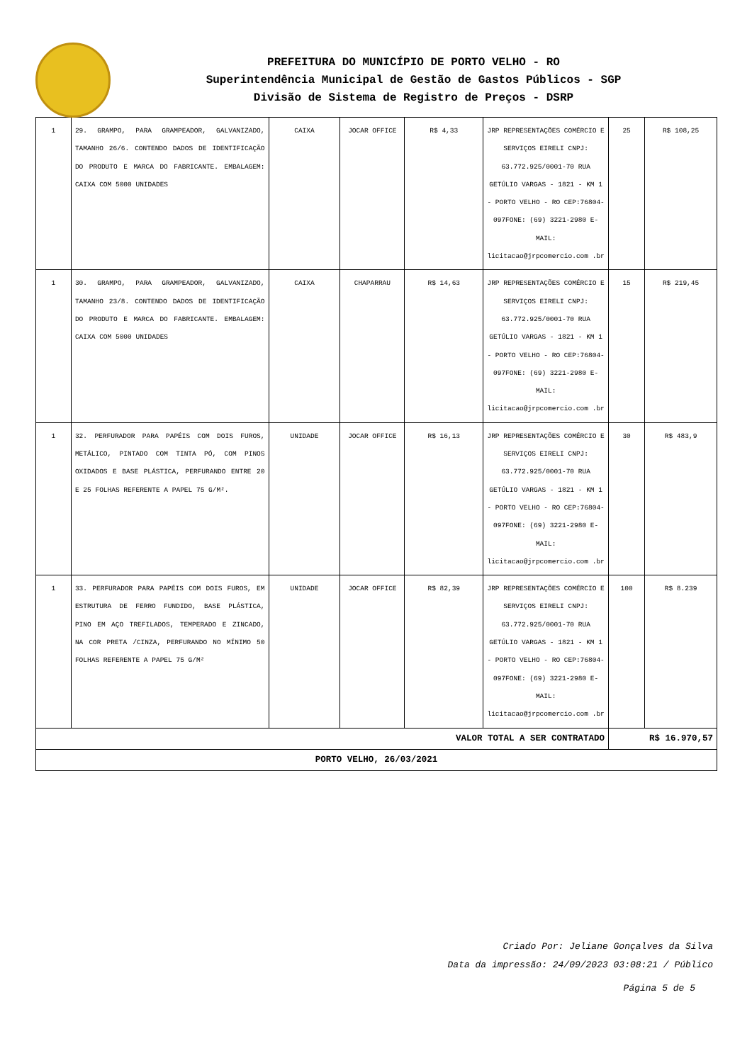PREFEITURA DO MUNICÍPIO DE PORTO VELHO - RO
Superintendência Municipal de Gestão de Gastos Públicos - SGP
Divisão de Sistema de Registro de Preços - DSRP
| 1 | 29. GRAMPO, PARA GRAMPEADOR, GALVANIZADO, TAMANHO 26/6. CONTENDO DADOS DE IDENTIFICAÇÃO DO PRODUTO E MARCA DO FABRICANTE. EMBALAGEM: CAIXA COM 5000 UNIDADES | CAIXA | JOCAR OFFICE | R$ 4,33 | JRP REPRESENTAÇÕES COMÉRCIO E SERVIÇOS EIRELI CNPJ: 63.772.925/0001-70 RUA GETÚLIO VARGAS - 1821 - KM 1 - PORTO VELHO - RO CEP:76804-097FONE: (69) 3221-2980 E-MAIL: licitacao@jrpcomercio.com .br | 25 | R$ 108,25 |
| 1 | 30. GRAMPO, PARA GRAMPEADOR, GALVANIZADO, TAMANHO 23/8. CONTENDO DADOS DE IDENTIFICAÇÃO DO PRODUTO E MARCA DO FABRICANTE. EMBALAGEM: CAIXA COM 5000 UNIDADES | CAIXA | CHAPARRAU | R$ 14,63 | JRP REPRESENTAÇÕES COMÉRCIO E SERVIÇOS EIRELI CNPJ: 63.772.925/0001-70 RUA GETÚLIO VARGAS - 1821 - KM 1 - PORTO VELHO - RO CEP:76804-097FONE: (69) 3221-2980 E-MAIL: licitacao@jrpcomercio.com .br | 15 | R$ 219,45 |
| 1 | 32. PERFURADOR PARA PAPÉIS COM DOIS FUROS, METÁLICO, PINTADO COM TINTA PÓ, COM PINOS OXIDADOS E BASE PLÁSTICA, PERFURANDO ENTRE 20 E 25 FOLHAS REFERENTE A PAPEL 75 G/M². | UNIDADE | JOCAR OFFICE | R$ 16,13 | JRP REPRESENTAÇÕES COMÉRCIO E SERVIÇOS EIRELI CNPJ: 63.772.925/0001-70 RUA GETÚLIO VARGAS - 1821 - KM 1 - PORTO VELHO - RO CEP:76804-097FONE: (69) 3221-2980 E-MAIL: licitacao@jrpcomercio.com .br | 30 | R$ 483,9 |
| 1 | 33. PERFURADOR PARA PAPÉIS COM DOIS FUROS, EM ESTRUTURA DE FERRO FUNDIDO, BASE PLÁSTICA, PINO EM AÇO TREFILADOS, TEMPERADO E ZINCADO, NA COR PRETA /CINZA, PERFURANDO NO MÍNIMO 50 FOLHAS REFERENTE A PAPEL 75 G/M² | UNIDADE | JOCAR OFFICE | R$ 82,39 | JRP REPRESENTAÇÕES COMÉRCIO E SERVIÇOS EIRELI CNPJ: 63.772.925/0001-70 RUA GETÚLIO VARGAS - 1821 - KM 1 - PORTO VELHO - RO CEP:76804-097FONE: (69) 3221-2980 E-MAIL: licitacao@jrpcomercio.com .br | 100 | R$ 8.239 |
| VALOR TOTAL A SER CONTRATADO | | | | | | R$ 16.970,57 | |
| PORTO VELHO, 26/03/2021 | | | | | | | |
Criado Por: Jeliane Gonçalves da Silva
Data da impressão: 24/09/2023 03:08:21 / Público
Página 5 de 5